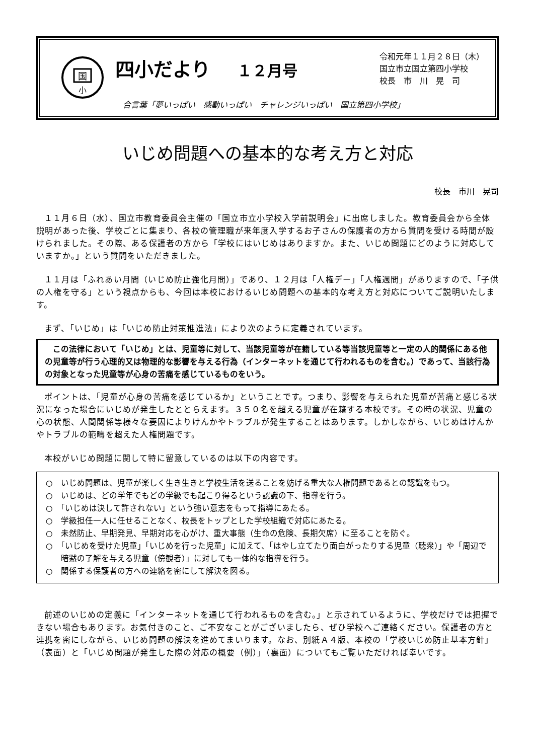国
小
四小だより １２月号
令和元年１１月２８日（木）
国立市立国立第四小学校
校長　市　川　晃　司
合言葉「夢いっぱい　感動いっぱい　チャレンジいっぱい　国立第四小学校」
いじめ問題への基本的な考え方と対応
校長　市川　晃司
１１月６日（水）、国立市教育委員会主催の「国立市立小学校入学前説明会」に出席しました。教育委員会から全体説明があった後、学校ごとに集まり、各校の管理職が来年度入学するお子さんの保護者の方から質問を受ける時間が設けられました。その際、ある保護者の方から「学校にはいじめはありますか。また、いじめ問題にどのように対応していますか。」という質問をいただきました。
１１月は「ふれあい月間（いじめ防止強化月間）」であり、１２月は「人権デー」「人権週間」がありますので、「子供の人権を守る」という視点からも、今回は本校におけるいじめ問題への基本的な考え方と対応についてご説明いたします。
まず、「いじめ」は「いじめ防止対策推進法」により次のように定義されています。
この法律において「いじめ」とは、児童等に対して、当該児童等が在籍している等当該児童等と一定の人的関係にある他の児童等が行う心理的又は物理的な影響を与える行為（インターネットを通じて行われるものを含む。）であって、当該行為の対象となった児童等が心身の苦痛を感じているものをいう。
ポイントは、「児童が心身の苦痛を感じているか」ということです。つまり、影響を与えられた児童が苦痛と感じる状況になった場合にいじめが発生したととらえます。３５０名を超える児童が在籍する本校です。その時の状況、児童の心の状態、人間関係等様々な要因によりけんかやトラブルが発生することはあります。しかしながら、いじめはけんかやトラブルの範疇を超えた人権問題です。
本校がいじめ問題に関して特に留意しているのは以下の内容です。
○　いじめ問題は、児童が楽しく生き生きと学校生活を送ることを妨げる重大な人権問題であるとの認識をもつ。
○　いじめは、どの学年でもどの学級でも起こり得るという認識の下、指導を行う。
○　「いじめは決して許されない」という強い意志をもって指導にあたる。
○　学級担任一人に任せることなく、校長をトップとした学校組織で対応にあたる。
○　未然防止、早期発見、早期対応を心がけ、重大事態（生命の危険、長期欠席）に至ることを防ぐ。
○　「いじめを受けた児童」「いじめを行った児童」に加えて、「はやし立てたり面白がったりする児童（聴衆）」や「周辺で暗黙の了解を与える児童（傍観者）」に対しても一体的な指導を行う。
○　関係する保護者の方への連絡を密にして解決を図る。
前述のいじめの定義に「インターネットを通じて行われるものを含む。」と示されているように、学校だけでは把握できない場合もあります。お気付きのこと、ご不安なことがございましたら、ぜひ学校へご連絡ください。保護者の方と連携を密にしながら、いじめ問題の解決を進めてまいります。なお、別紙Ａ４版、本校の「学校いじめ防止基本方針」（表面）と「いじめ問題が発生した際の対応の概要（例）」（裏面）についてもご覧いただければ幸いです。